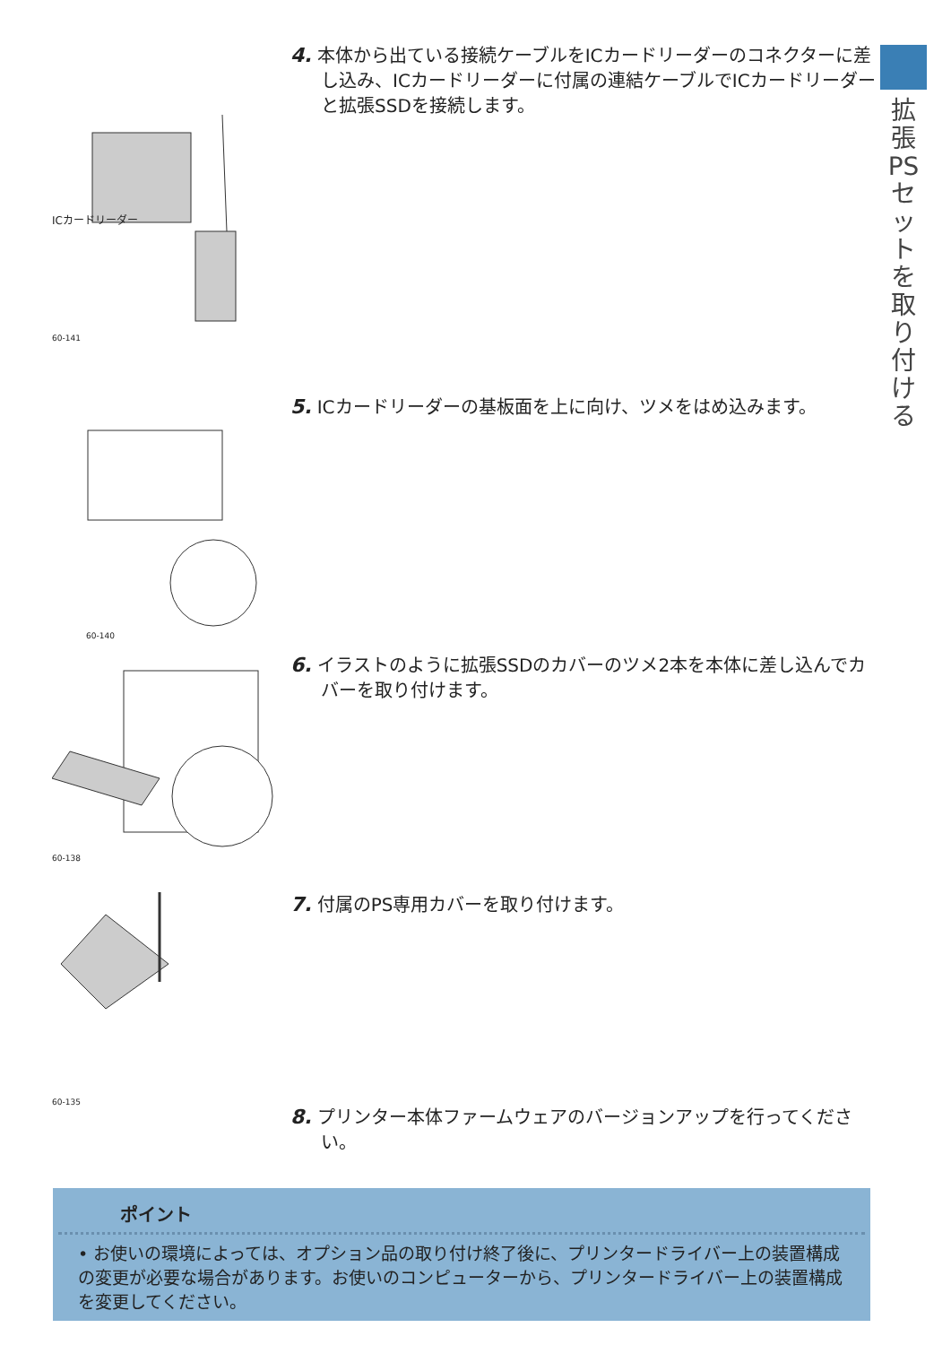拡張PSセットを取り付ける
ICカードリーダー
60-141
4. 本体から出ている接続ケーブルをICカードリーダーのコネクターに差し込み、ICカードリーダーに付属の連結ケーブルでICカードリーダーと拡張SSDを接続します。
60-140
5. ICカードリーダーの基板面を上に向け、ツメをはめ込みます。
60-138
6. イラストのように拡張SSDのカバーのツメ2本を本体に差し込んでカバーを取り付けます。
60-135
7. 付属のPS専用カバーを取り付けます。
8. プリンター本体ファームウェアのバージョンアップを行ってください。
ポイント
• お使いの環境によっては、オプション品の取り付け終了後に、プリンタードライバー上の装置構成の変更が必要な場合があります。お使いのコンピューターから、プリンタードライバー上の装置構成を変更してください。